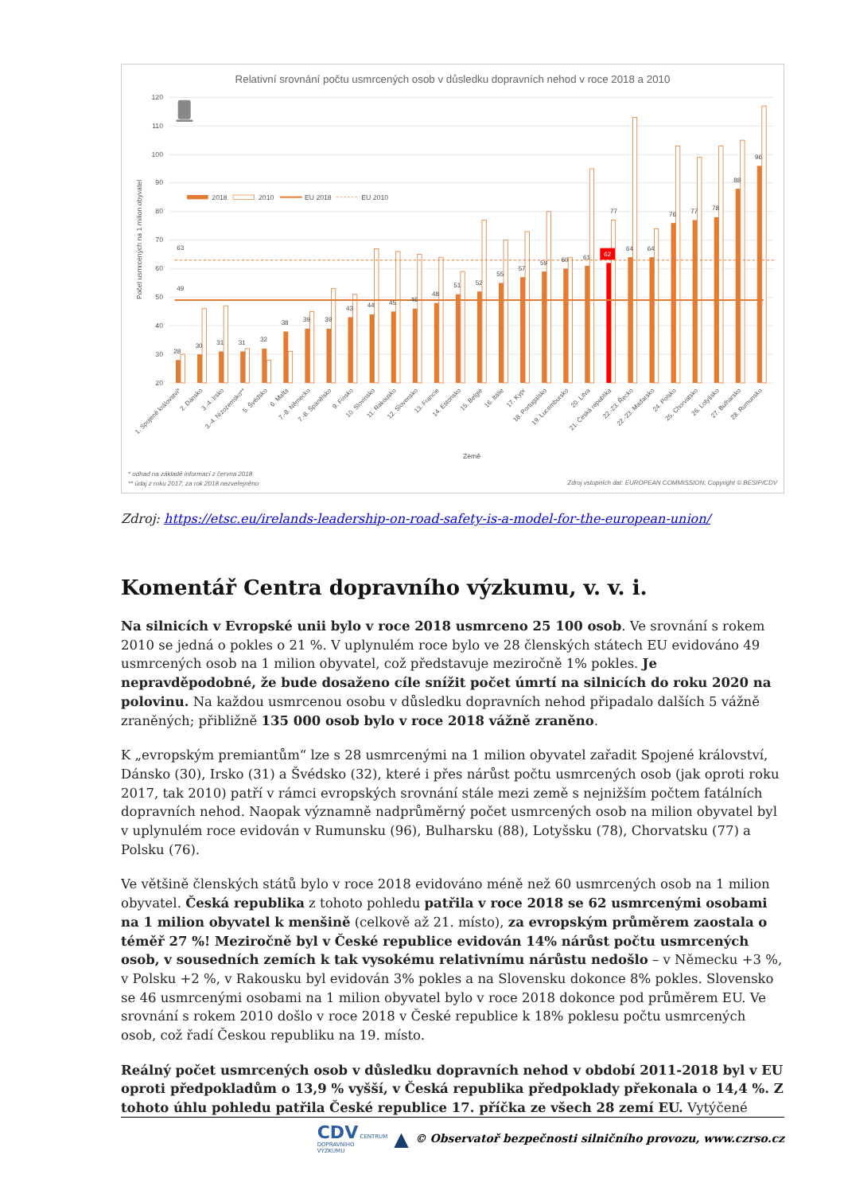Relativní srovnání počtu usmrcených osob v důsledku dopravních nehod v roce 2018 a 2010
120
110
100
90
80
70
60
50
40
30
20
Počet usmrcených na 1 milion obyvatel
63
49
28
30
31
31
32
38
39
39
43
44
45
46
48
51
52
55
57
59
60
61
64
64
76
77
78
88
96
77
62
2018
2010
EU 2018
EU 2010
1. Spojené království*
2. Dánsko
3.-4. Irsko
3.-4. Nizozemsko**
5. Švédsko
6. Malta
7.-8. Německo
7.-8. Španělsko
9. Finsko
10. Slovinsko
11. Rakousko
12. Slovensko
13. Francie
14. Estonsko
15. Belgie
16. Itálie
17. Kypr
18. Portugalsko
19. Lucembursko
20. Litva
21. Česká republika
22.-23. Řecko
22.-23. Maďarsko
24. Polsko
25. Chorvatsko
26. Lotyšsko
27. Bulharsko
28. Rumunsko
Země
* odhad na základě informací z června 2018
** údaj z roku 2017; za rok 2018 nezveřejněno
Zdroj vstupních dat: EUROPEAN COMMISSION; Copyright © BESIP/CDV
Zdroj: https://etsc.eu/irelands-leadership-on-road-safety-is-a-model-for-the-european-union/
Komentář Centra dopravního výzkumu, v. v. i.
Na silnicích v Evropské unii bylo v roce 2018 usmrceno 25 100 osob. Ve srovnání s rokem 2010 se jedná o pokles o 21 %. V uplynulém roce bylo ve 28 členských státech EU evidováno 49 usmrcených osob na 1 milion obyvatel, což představuje meziročně 1% pokles. Je nepravděpodobné, že bude dosaženo cíle snížit počet úmrtí na silnicích do roku 2020 na polovinu. Na každou usmrcenou osobu v důsledku dopravních nehod připadalo dalších 5 vážně zraněných; přibližně 135 000 osob bylo v roce 2018 vážně zraněno.
K „evropským premiantům“ lze s 28 usmrcenými na 1 milion obyvatel zařadit Spojené království, Dánsko (30), Irsko (31) a Švédsko (32), které i přes nárůst počtu usmrcených osob (jak oproti roku 2017, tak 2010) patří v rámci evropských srovnání stále mezi země s nejnižším počtem fatálních dopravních nehod. Naopak významně nadprůměrný počet usmrcených osob na milion obyvatel byl v uplynulém roce evidován v Rumunsku (96), Bulharsku (88), Lotyšsku (78), Chorvatsku (77) a Polsku (76).
Ve většině členských států bylo v roce 2018 evidováno méně než 60 usmrcených osob na 1 milion obyvatel. Česká republika z tohoto pohledu patřila v roce 2018 se 62 usmrcenými osobami na 1 milion obyvatel k menšině (celkově až 21. místo), za evropským průměrem zaostala o téměř 27 %! Meziročně byl v České republice evidován 14% nárůst počtu usmrcených osob, v sousedních zemích k tak vysokému relativnímu nárůstu nedošlo – v Německu +3 %, v Polsku +2 %, v Rakousku byl evidován 3% pokles a na Slovensku dokonce 8% pokles. Slovensko se 46 usmrcenými osobami na 1 milion obyvatel bylo v roce 2018 dokonce pod průměrem EU. Ve srovnání s rokem 2010 došlo v roce 2018 v České republice k 18% poklesu počtu usmrcených osob, což řadí Českou republiku na 19. místo.
Reálný počet usmrcených osob v důsledku dopravních nehod v období 2011-2018 byl v EU oproti předpokladům o 13,9 % vyšší, v Česká republika předpoklady překonala o 14,4 %. Z tohoto úhlu pohledu patřila České republice 17. příčka ze všech 28 zemí EU. Vytýčené
CDV CENTRUM
DOPRAVNÍHO
VÝZKUMU ▲ © Observatoř bezpečnosti silničního provozu, www.czrso.cz